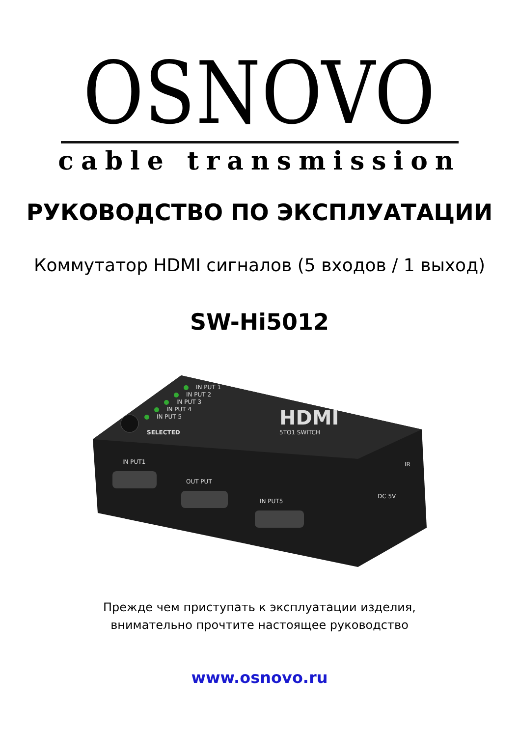OSNOVO
cable transmission
РУКОВОДСТВО ПО ЭКСПЛУАТАЦИИ
Коммутатор HDMI сигналов (5 входов / 1 выход)
SW-Hi5012
IN PUT 1
IN PUT 2
IN PUT 3
IN PUT 4
IN PUT 5
SELECTED
HDMI
5TO1 SWITCH
IN PUT1
OUT PUT
IN PUT5
DC 5V
IR
Прежде чем приступать к эксплуатации изделия,
внимательно прочтите настоящее руководство
www.osnovo.ru